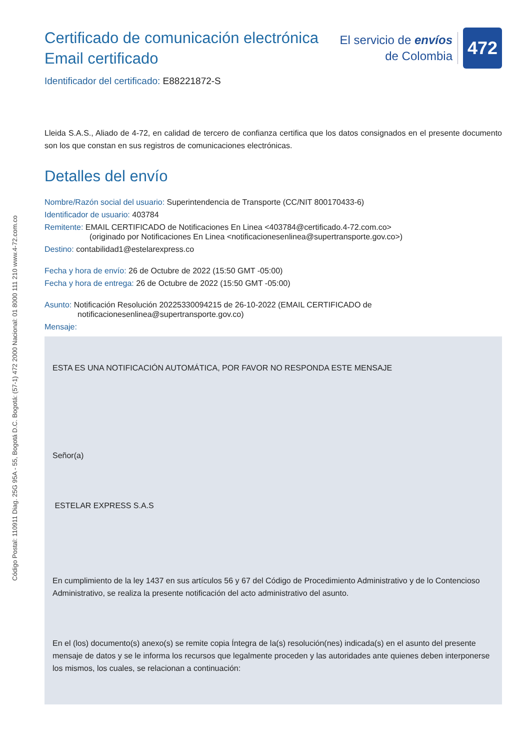Certificado de comunicación electrónica
Email certificado
El servicio de envíos
de Colombia
472
Identificador del certificado: E88221872-S
Lleida S.A.S., Aliado de 4-72, en calidad de tercero de confianza certifica que los datos consignados en el presente documento son los que constan en sus registros de comunicaciones electrónicas.
Detalles del envío
Nombre/Razón social del usuario: Superintendencia de Transporte (CC/NIT 800170433-6)
Identificador de usuario: 403784
Remitente: EMAIL CERTIFICADO de Notificaciones En Linea <403784@certificado.4-72.com.co>
(originado por Notificaciones En Linea <notificacionesenlinea@supertransporte.gov.co>)
Destino: contabilidad1@estelarexpress.co
Fecha y hora de envío: 26 de Octubre de 2022 (15:50 GMT -05:00)
Fecha y hora de entrega: 26 de Octubre de 2022 (15:50 GMT -05:00)
Asunto: Notificación Resolución 20225330094215 de 26-10-2022 (EMAIL CERTIFICADO de
notificacionesenlinea@supertransporte.gov.co)
Mensaje:
ESTA ES UNA NOTIFICACIÓN AUTOMÁTICA, POR FAVOR NO RESPONDA ESTE MENSAJE
Señor(a)
ESTELAR EXPRESS S.A.S
En cumplimiento de la ley 1437 en sus artículos 56 y 67 del Código de Procedimiento Administrativo y de lo Contencioso Administrativo, se realiza la presente notificación del acto administrativo del asunto.
En el (los) documento(s) anexo(s) se remite copia Íntegra de la(s) resolución(nes) indicada(s) en el asunto del presente mensaje de datos y se le informa los recursos que legalmente proceden y las autoridades ante quienes deben interponerse los mismos, los cuales, se relacionan a continuación:
Código Postal: 110911 Diag. 25G 95A - 55, Bogotá D.C. Bogotá: (57-1) 472 2000 Nacional: 01 8000 111 210 www.4-72.com.co